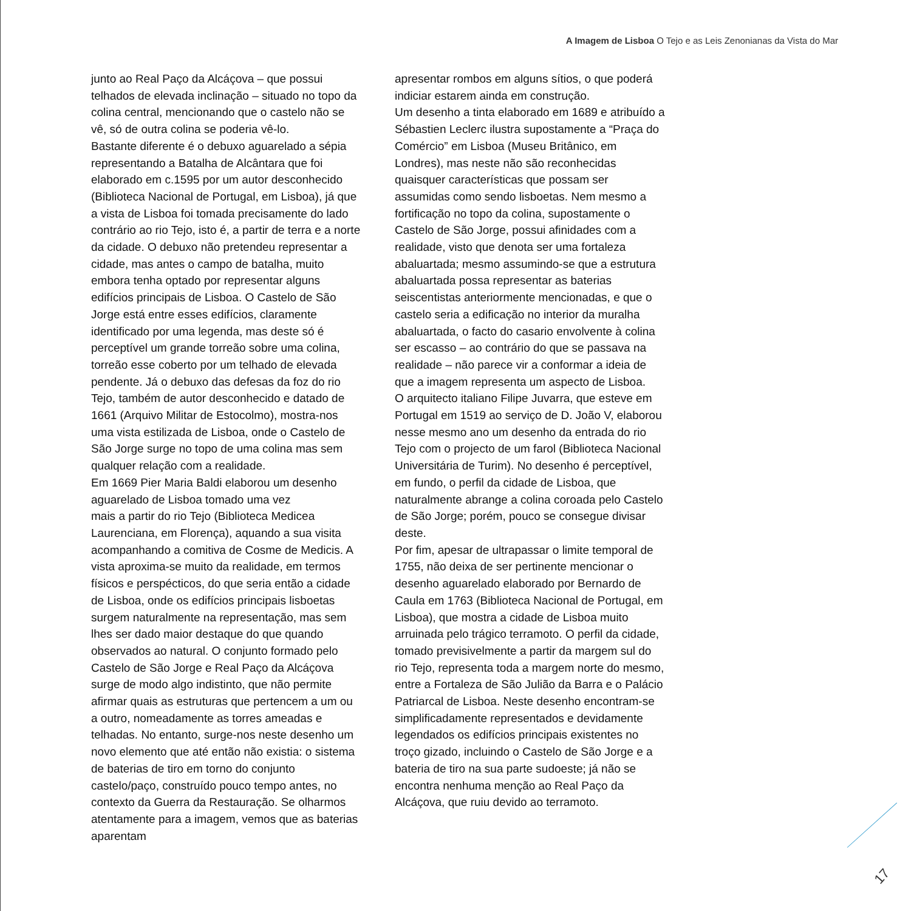A Imagem de Lisboa O Tejo e as Leis Zenonianas da Vista do Mar
junto ao Real Paço da Alcáçova – que possui telhados de elevada inclinação – situado no topo da colina central, mencionando que o castelo não se vê, só de outra colina se poderia vê-lo.
Bastante diferente é o debuxo aguarelado a sépia representando a Batalha de Alcântara que foi elaborado em c.1595 por um autor desconhecido (Biblioteca Nacional de Portugal, em Lisboa), já que a vista de Lisboa foi tomada precisamente do lado contrário ao rio Tejo, isto é, a partir de terra e a norte da cidade. O debuxo não pretendeu representar a cidade, mas antes o campo de batalha, muito embora tenha optado por representar alguns edifícios principais de Lisboa. O Castelo de São Jorge está entre esses edifícios, claramente identificado por uma legenda, mas deste só é perceptível um grande torreão sobre uma colina, torreão esse coberto por um telhado de elevada pendente. Já o debuxo das defesas da foz do rio Tejo, também de autor desconhecido e datado de 1661 (Arquivo Militar de Estocolmo), mostra-nos uma vista estilizada de Lisboa, onde o Castelo de São Jorge surge no topo de uma colina mas sem qualquer relação com a realidade.
Em 1669 Pier Maria Baldi elaborou um desenho aguarelado de Lisboa tomado uma vez
mais a partir do rio Tejo (Biblioteca Medicea Laurenciana, em Florença), aquando a sua visita acompanhando a comitiva de Cosme de Medicis. A vista aproxima-se muito da realidade, em termos físicos e perspécticos, do que seria então a cidade de Lisboa, onde os edifícios principais lisboetas surgem naturalmente na representação, mas sem lhes ser dado maior destaque do que quando observados ao natural. O conjunto formado pelo Castelo de São Jorge e Real Paço da Alcáçova surge de modo algo indistinto, que não permite afirmar quais as estruturas que pertencem a um ou a outro, nomeadamente as torres ameadas e telhadas. No entanto, surge-nos neste desenho um novo elemento que até então não existia: o sistema de baterias de tiro em torno do conjunto castelo/paço, construído pouco tempo antes, no contexto da Guerra da Restauração. Se olharmos atentamente para a imagem, vemos que as baterias aparentam
apresentar rombos em alguns sítios, o que poderá indiciar estarem ainda em construção.
Um desenho a tinta elaborado em 1689 e atribuído a Sébastien Leclerc ilustra supostamente a “Praça do Comércio” em Lisboa (Museu Britânico, em Londres), mas neste não são reconhecidas quaisquer características que possam ser assumidas como sendo lisboetas. Nem mesmo a fortificação no topo da colina, supostamente o Castelo de São Jorge, possui afinidades com a realidade, visto que denota ser uma fortaleza abaluartada; mesmo assumindo-se que a estrutura abaluartada possa representar as baterias seiscentistas anteriormente mencionadas, e que o castelo seria a edificação no interior da muralha abaluartada, o facto do casario envolvente à colina ser escasso – ao contrário do que se passava na realidade – não parece vir a conformar a ideia de que a imagem representa um aspecto de Lisboa.
O arquitecto italiano Filipe Juvarra, que esteve em Portugal em 1519 ao serviço de D. João V, elaborou nesse mesmo ano um desenho da entrada do rio Tejo com o projecto de um farol (Biblioteca Nacional Universitária de Turim). No desenho é perceptível, em fundo, o perfil da cidade de Lisboa, que naturalmente abrange a colina coroada pelo Castelo de São Jorge; porém, pouco se consegue divisar deste.
Por fim, apesar de ultrapassar o limite temporal de 1755, não deixa de ser pertinente mencionar o desenho aguarelado elaborado por Bernardo de Caula em 1763 (Biblioteca Nacional de Portugal, em Lisboa), que mostra a cidade de Lisboa muito arruinada pelo trágico terramoto. O perfil da cidade, tomado previsivelmente a partir da margem sul do rio Tejo, representa toda a margem norte do mesmo, entre a Fortaleza de São Julião da Barra e o Palácio Patriarcal de Lisboa. Neste desenho encontram-se simplificadamente representados e devidamente legendados os edifícios principais existentes no troço gizado, incluindo o Castelo de São Jorge e a bateria de tiro na sua parte sudoeste; já não se encontra nenhuma menção ao Real Paço da Alcáçova, que ruiu devido ao terramoto.
17